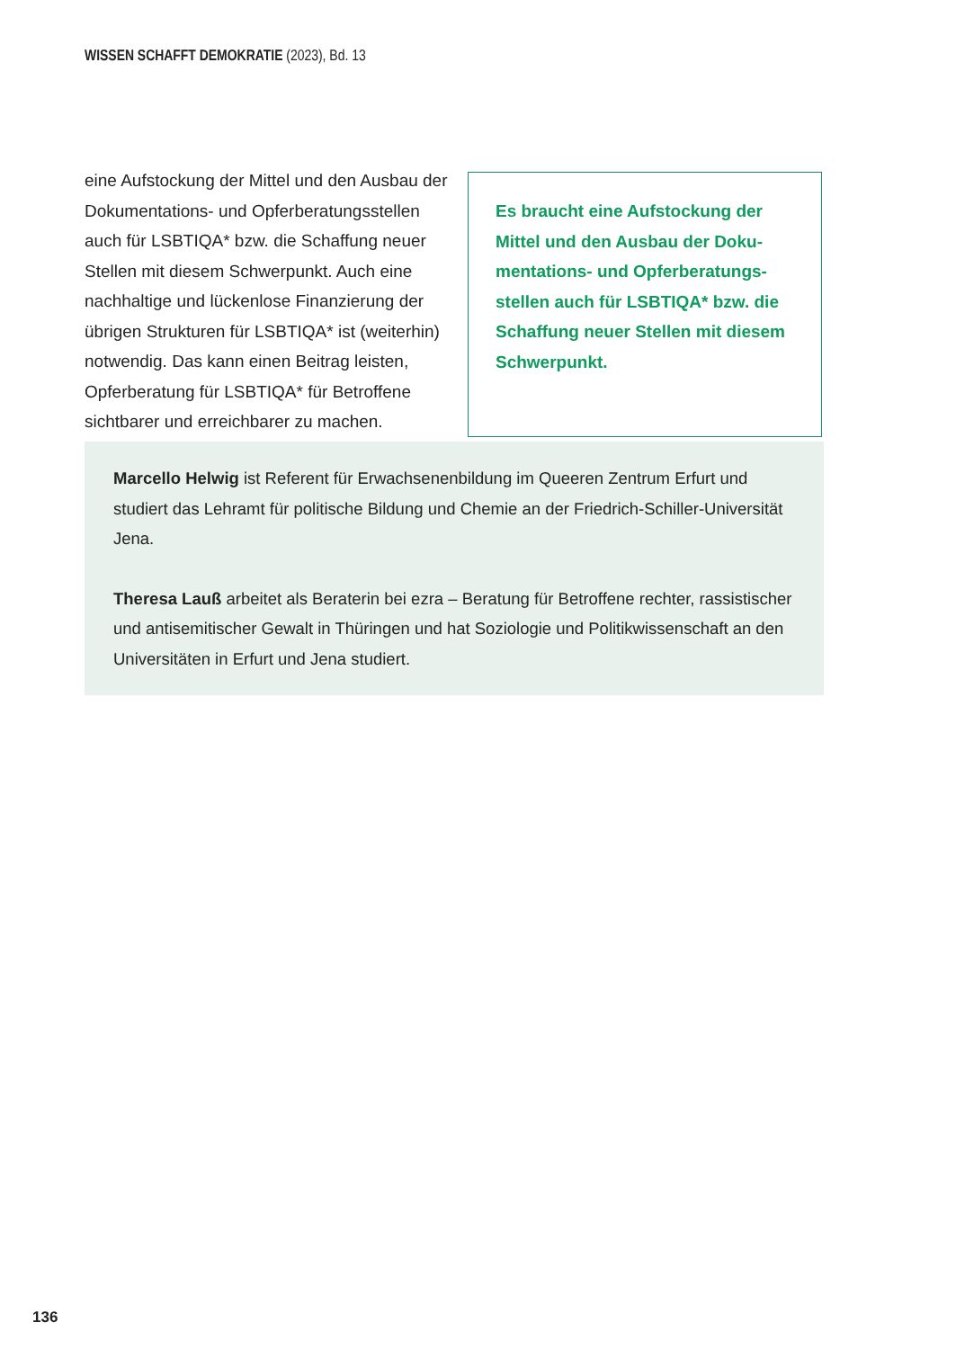WISSEN SCHAFFT DEMOKRATIE (2023), Bd. 13
eine Aufstockung der Mittel und den Ausbau der Dokumentations- und Opferberatungsstellen auch für LSBTIQA* bzw. die Schaffung neuer Stellen mit diesem Schwerpunkt. Auch eine nachhaltige und lückenlose Finanzierung der übrigen Strukturen für LSBTIQA* ist (weiterhin) notwendig. Das kann einen Beitrag leisten, Opferberatung für LSBTIQA* für Betroffene sichtbarer und erreichbarer zu machen.
Es braucht eine Aufstockung der Mittel und den Ausbau der Doku-mentations- und Opferberatungs-stellen auch für LSBTIQA* bzw. die Schaffung neuer Stellen mit diesem Schwerpunkt.
Marcello Helwig ist Referent für Erwachsenenbildung im Queeren Zentrum Erfurt und studiert das Lehramt für politische Bildung und Chemie an der Friedrich-Schiller-Universität Jena.
Theresa Lauß arbeitet als Beraterin bei ezra – Beratung für Betroffene rechter, rassistischer und antisemitischer Gewalt in Thüringen und hat Soziologie und Politikwissenschaft an den Universitäten in Erfurt und Jena studiert.
136